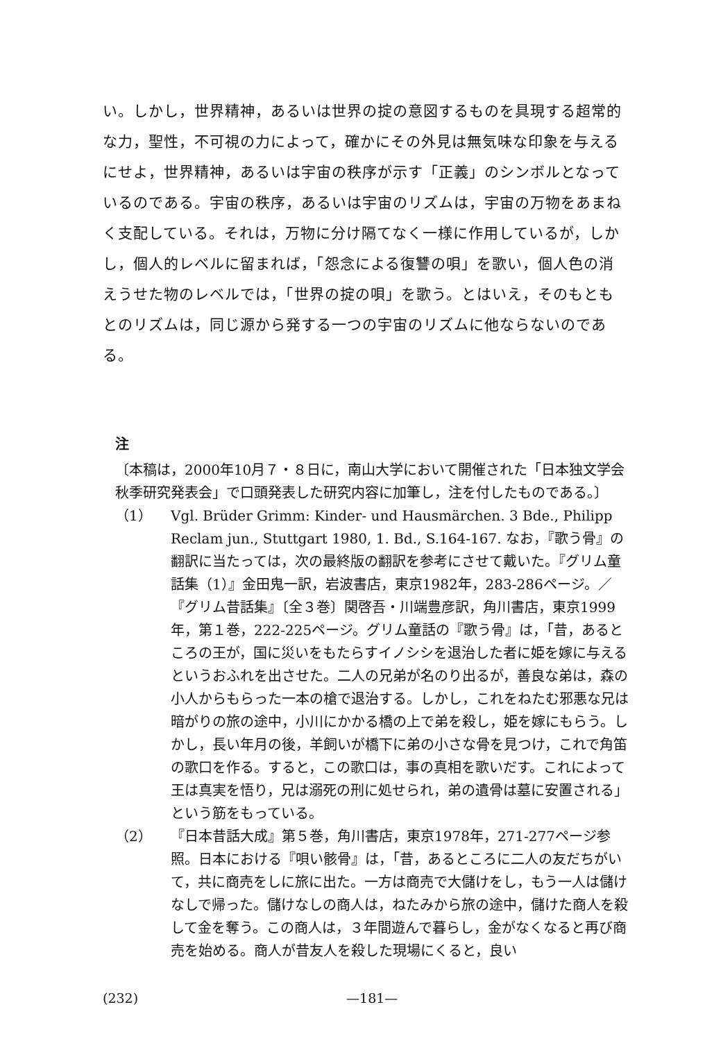い。しかし，世界精神，あるいは世界の掟の意図するものを具現する超常的な力，聖性，不可視の力によって，確かにその外見は無気味な印象を与えるにせよ，世界精神，あるいは宇宙の秩序が示す「正義」のシンボルとなっているのである。宇宙の秩序，あるいは宇宙のリズムは，宇宙の万物をあまねく支配している。それは，万物に分け隔てなく一様に作用しているが，しかし，個人的レベルに留まれば，「怨念による復讐の唄」を歌い，個人色の消えうせた物のレベルでは，「世界の掟の唄」を歌う。とはいえ，そのもともとのリズムは，同じ源から発する一つの宇宙のリズムに他ならないのである。
注
〔本稿は，2000年10月７・８日に，南山大学において開催された「日本独文学会秋季研究発表会」で口頭発表した研究内容に加筆し，注を付したものである。〕
（1） Vgl. Brüder Grimm: Kinder- und Hausmärchen. 3 Bde., Philipp Reclam jun., Stuttgart 1980, 1. Bd., S.164-167. なお，『歌う骨』の翻訳に当たっては，次の最終版の翻訳を参考にさせて戴いた。『グリム童話集（1）』金田鬼一訳，岩波書店，東京1982年，283-286ページ。／『グリム昔話集』〔全３巻〕関啓吾・川端豊彦訳，角川書店，東京1999年，第１巻，222-225ページ。グリム童話の『歌う骨』は，「昔，あるところの王が，国に災いをもたらすイノシシを退治した者に姫を嫁に与えるというおふれを出させた。二人の兄弟が名のり出るが，善良な弟は，森の小人からもらった一本の槍で退治する。しかし，これをねたむ邪悪な兄は暗がりの旅の途中，小川にかかる橋の上で弟を殺し，姫を嫁にもらう。しかし，長い年月の後，羊飼いが橋下に弟の小さな骨を見つけ，これで角笛の歌口を作る。すると，この歌口は，事の真相を歌いだす。これによって王は真実を悟り，兄は溺死の刑に処せられ，弟の遺骨は墓に安置される」という筋をもっている。
（2） 『日本昔話大成』第５巻，角川書店，東京1978年，271-277ページ参照。日本における『唄い骸骨』は，「昔，あるところに二人の友だちがいて，共に商売をしに旅に出た。一方は商売で大儲けをし，もう一人は儲けなしで帰った。儲けなしの商人は，ねたみから旅の途中，儲けた商人を殺して金を奪う。この商人は，３年間遊んで暮らし，金がなくなると再び商売を始める。商人が昔友人を殺した現場にくると，良い
(232) —181—